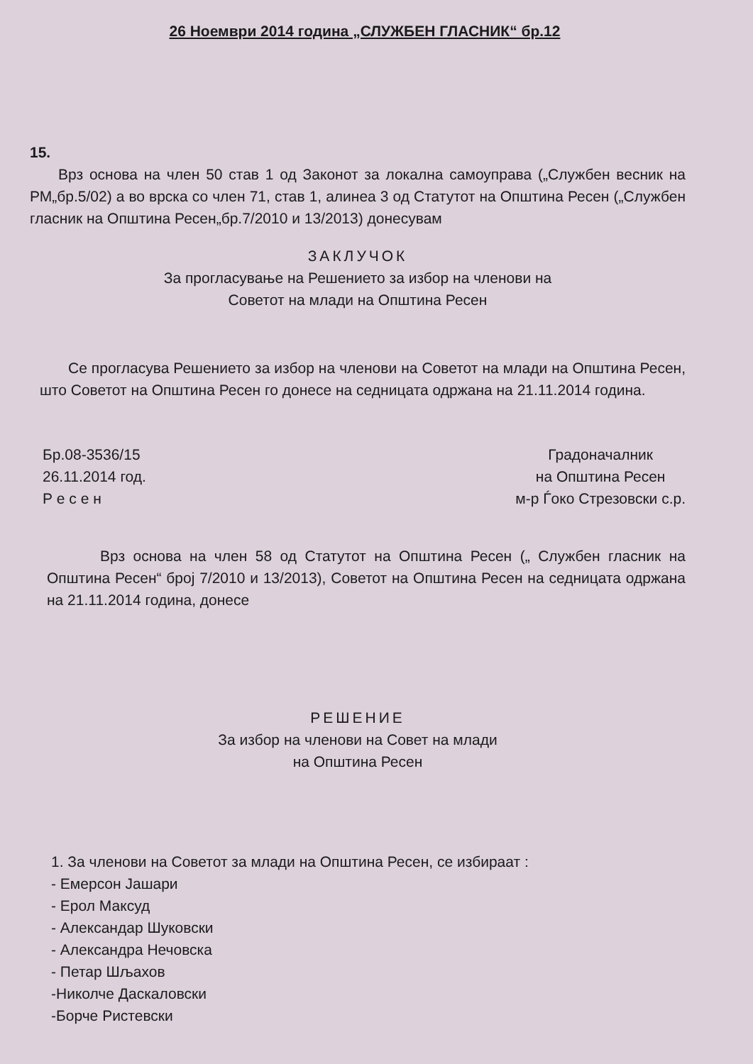26 Ноември 2014 година „СЛУЖБЕН ГЛАСНИК“ бр.12
15.
Врз основа на член 50 став 1 од Законот за локална самоуправа („Службен весник на РМ„бр.5/02) а во врска со член 71, став 1, алинеа 3 од Статутот на Општина Ресен („Службен гласник на Општина Ресен„бр.7/2010 и 13/2013) донесувам
ЗАКЛУЧОК
За прогласување на Решението за избор на членови на
Советот на млади на Општина Ресен
Се прогласува Решението за избор на членови на Советот на млади на Општина Ресен, што Советот на Општина Ресен го донесе на седницата одржана на 21.11.2014 година.
Бр.08-3536/15
26.11.2014 год.
Р е с е н
Градоначалник
на Општина Ресен
м-р Ѓоко Стрезовски с.р.
Врз основа на член 58 од Статутот на Општина Ресен („ Службен гласник на Општина Ресен“ број 7/2010 и 13/2013), Советот на Општина Ресен на седницата одржана на 21.11.2014 година, донесе
РЕШЕНИЕ
За избор на членови на Совет на млади
на Општина Ресен
1. За членови на Советот за млади на Општина Ресен, се избираат :
- Емерсон Јашари
- Ерол Максуд
- Александар Шуковски
- Александра Нечовска
- Петар Шљахов
-Николче Даскаловски
-Борче Ристевски